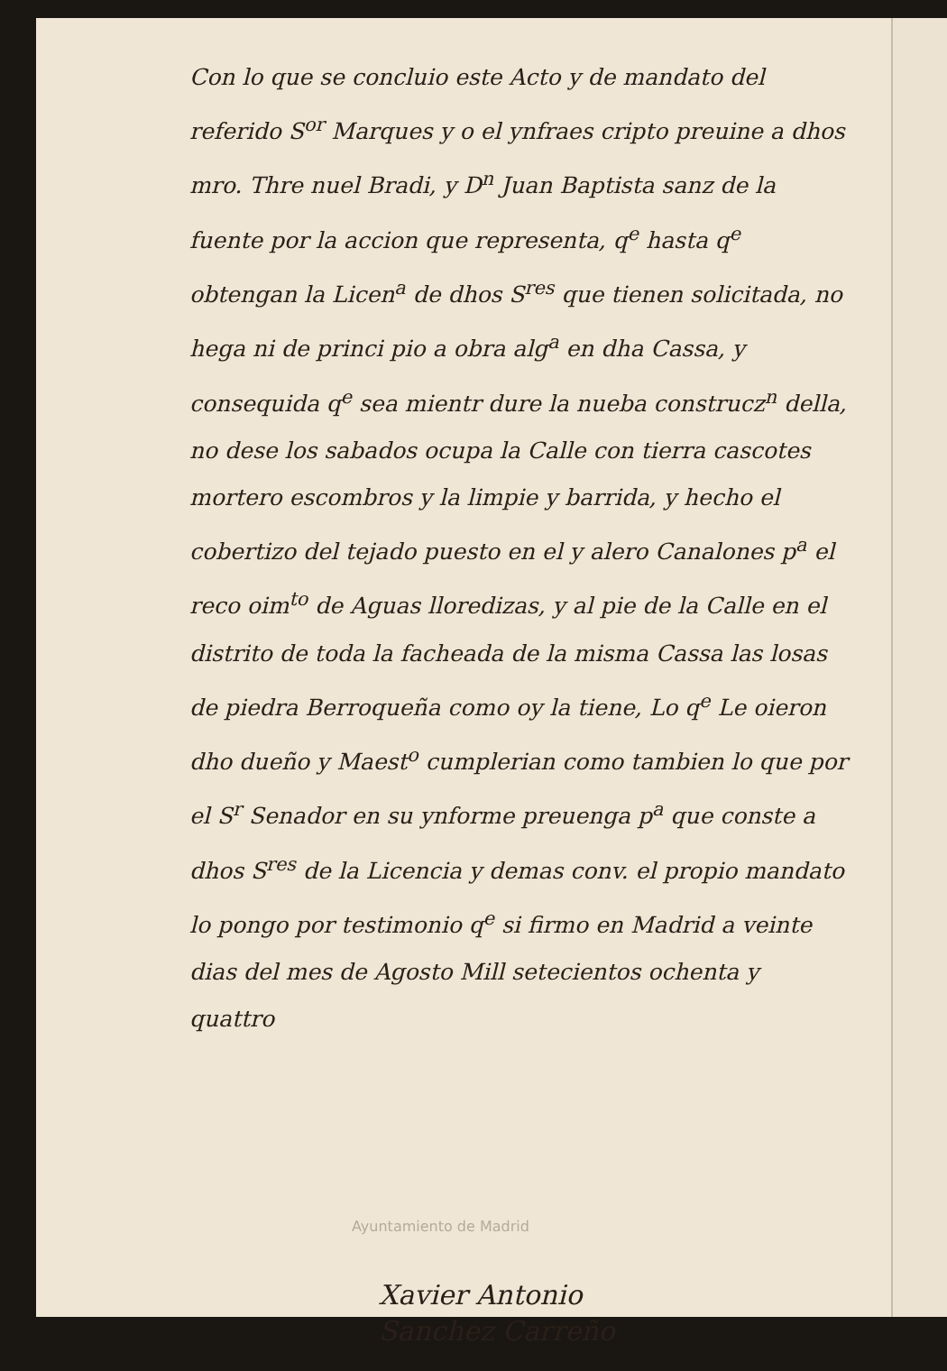Con lo que se concluio este Acto y de mandato del referido S<sup>or</sup> Marques y o el ynfraes cripto preuine a dhos mro. Thre nuel Bradi, y D<sup>n</sup> Juan Baptista sanz de la fuente por la accion que representa, q<sup>e</sup> hasta q<sup>e</sup> obtengan la Licen<sup>a</sup> de dhos S<sup>res</sup> que tienen solicitada, no hega ni de princi pio a obra alg<sup>a</sup> en dha Cassa, y consequida q<sup>e</sup> sea mientr dure la nueba construcz<sup>n</sup> della, no dese los sabados ocupa la Calle con tierra cascotes mortero escombros y la limpie y barrida, y hecho el cobertizo del tejado puesto en el y alero Canalones p<sup>a</sup> el reco oim<sup>to</sup> de Aguas lloredizas, y al pie de la Calle en el distrito de toda la facheada de la misma Cassa las losas de piedra Berroqueña como oy la tiene, Lo q<sup>e</sup> Le oieron dho dueño y Maest<sup>o</sup> cumplerian como tambien lo que por el S<sup>r</sup> Senador en su ynforme preuenga p<sup>a</sup> que conste a dhos S<sup>res</sup> de la Licencia y demas conv. el propio mandato lo pongo por testimonio q<sup>e</sup> si firmo en Madrid a veinte dias del mes de Agosto Mill setecientos ochenta y quattro
Xavier Antonio
Sanchez Carreño
Ayuntamiento de Madrid